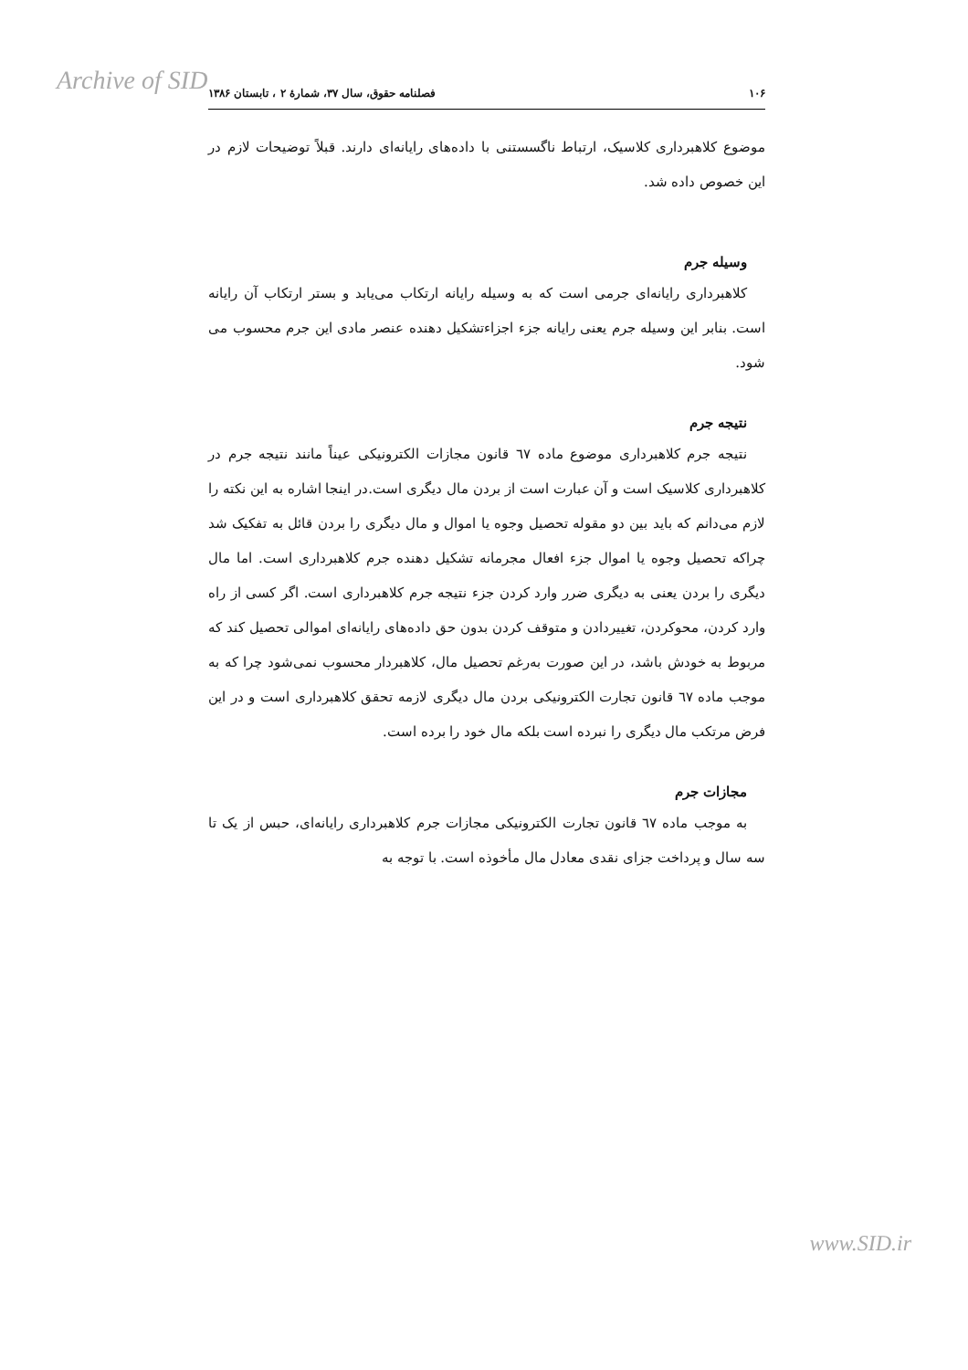Archive of SID
۱۰۶ فصلنامه حقوق، سال ۳۷، شمارهٔ ۲ ، تابستان ۱۳۸۶
موضوع کلاهبرداری کلاسیک، ارتباط ناگسستنی با داده‌های رایانه‌ای دارند. قبلاً توضیحات لازم در این خصوص داده شد.
وسیله جرم
کلاهبرداری رایانه‌ای جرمی است که به وسیله رایانه ارتکاب می‌یابد و بستر ارتکاب آن رایانه است. بنابر این وسیله جرم یعنی رایانه جزء اجزاءتشکیل دهنده عنصر مادی این جرم محسوب می شود.
نتیجه جرم
نتیجه جرم کلاهبرداری موضوع ماده ٦٧ قانون مجازات الکترونیکی عیناً مانند نتیجه جرم در کلاهبرداری کلاسیک است و آن عبارت است از بردن مال دیگری است.در اینجا اشاره به این نکته را لازم می‌دانم که باید بین دو مقوله تحصیل وجوه یا اموال و مال دیگری را بردن قائل به تفکیک شد چراکه تحصیل وجوه یا اموال جزء افعال مجرمانه تشکیل دهنده جرم کلاهبرداری است. اما مال دیگری را بردن یعنی به دیگری ضرر وارد کردن جزء نتیجه جرم کلاهبرداری است. اگر کسی از راه وارد کردن، محوکردن، تغییردادن و متوقف کردن بدون حق داده‌های رایانه‌ای اموالی تحصیل کند که مربوط به خودش باشد، در این صورت به‌رغم تحصیل مال، کلاهبردار محسوب نمی‌شود چرا که به موجب ماده ٦٧ قانون تجارت الکترونیکی بردن مال دیگری لازمه تحقق کلاهبرداری است و در این فرض مرتکب مال دیگری را نبرده است بلکه مال خود را برده است.
مجازات جرم
به موجب ماده ٦٧ قانون تجارت الکترونیکی مجازات جرم کلاهبرداری رایانه‌ای، حبس از یک تا سه سال و پرداخت جزای نقدی معادل مال مأخوذه است. با توجه به
www.SID.ir